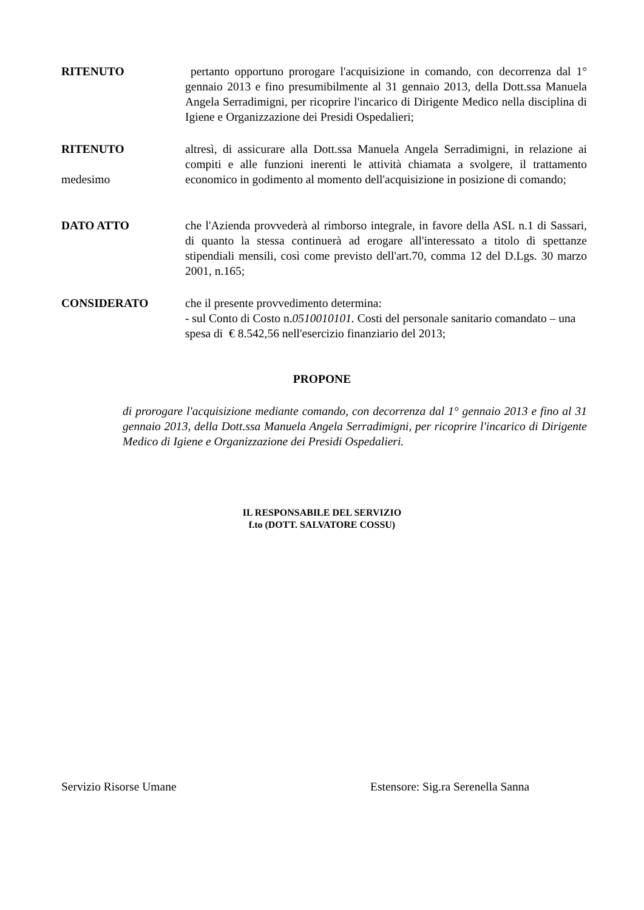RITENUTO pertanto opportuno prorogare l'acquisizione in comando, con decorrenza dal 1° gennaio 2013 e fino presumibilmente al 31 gennaio 2013, della Dott.ssa Manuela Angela Serradimigni, per ricoprire l'incarico di Dirigente Medico nella disciplina di Igiene e Organizzazione dei Presidi Ospedalieri;
RITENUTO
medesimo
altresì, di assicurare alla Dott.ssa Manuela Angela Serradimigni, in relazione ai compiti e alle funzioni inerenti le attività chiamata a svolgere, il trattamento economico in godimento al momento dell'acquisizione in posizione di comando;
DATO ATTO che l'Azienda provvederà al rimborso integrale, in favore della ASL n.1 di Sassari, di quanto la stessa continuerà ad erogare all'interessato a titolo di spettanze stipendiali mensili, così come previsto dell'art.70, comma 12 del D.Lgs. 30 marzo 2001, n.165;
CONSIDERATO che il presente provvedimento determina:
- sul Conto di Costo n.0510010101. Costi del personale sanitario comandato – una spesa di € 8.542,56 nell'esercizio finanziario del 2013;
PROPONE
di prorogare l'acquisizione mediante comando, con decorrenza dal 1° gennaio 2013 e fino al 31 gennaio 2013, della Dott.ssa Manuela Angela Serradimigni, per ricoprire l'incarico di Dirigente Medico di Igiene e Organizzazione dei Presidi Ospedalieri.
IL RESPONSABILE DEL SERVIZIO
f.to (DOTT. SALVATORE COSSU)
Servizio Risorse Umane
Estensore: Sig.ra Serenella Sanna